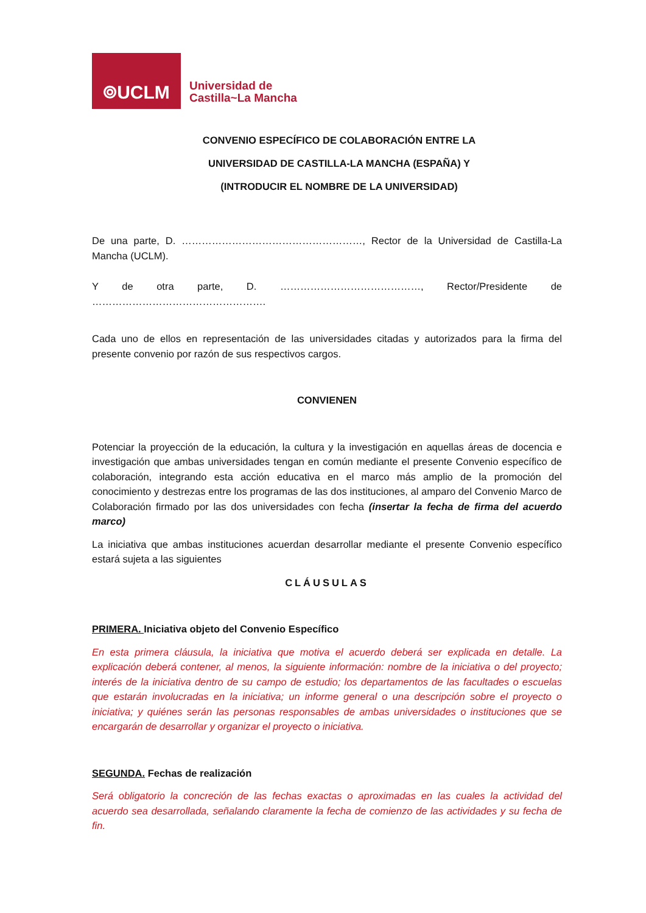⌾UCLM
Universidad de
Castilla~La Mancha
CONVENIO ESPECÍFICO DE COLABORACIÓN ENTRE LA
UNIVERSIDAD DE CASTILLA-LA MANCHA (ESPAÑA) Y
(INTRODUCIR EL NOMBRE DE LA UNIVERSIDAD)
De una parte, D. ………………………………………………, Rector de la Universidad de Castilla-La Mancha (UCLM).
Y de otra parte, D. ……………………………………, Rector/Presidente de …………………………………………….
Cada uno de ellos en representación de las universidades citadas y autorizados para la firma del presente convenio por razón de sus respectivos cargos.
CONVIENEN
Potenciar la proyección de la educación, la cultura y la investigación en aquellas áreas de docencia e investigación que ambas universidades tengan en común mediante el presente Convenio específico de colaboración, integrando esta acción educativa en el marco más amplio de la promoción del conocimiento y destrezas entre los programas de las dos instituciones, al amparo del Convenio Marco de Colaboración firmado por las dos universidades con fecha (insertar la fecha de firma del acuerdo marco)
La iniciativa que ambas instituciones acuerdan desarrollar mediante el presente Convenio específico estará sujeta a las siguientes
CLÁUSULAS
PRIMERA. Iniciativa objeto del Convenio Específico
En esta primera cláusula, la iniciativa que motiva el acuerdo deberá ser explicada en detalle. La explicación deberá contener, al menos, la siguiente información: nombre de la iniciativa o del proyecto; interés de la iniciativa dentro de su campo de estudio; los departamentos de las facultades o escuelas que estarán involucradas en la iniciativa; un informe general o una descripción sobre el proyecto o iniciativa; y quiénes serán las personas responsables de ambas universidades o instituciones que se encargarán de desarrollar y organizar el proyecto o iniciativa.
SEGUNDA. Fechas de realización
Será obligatorio la concreción de las fechas exactas o aproximadas en las cuales la actividad del acuerdo sea desarrollada, señalando claramente la fecha de comienzo de las actividades y su fecha de fin.